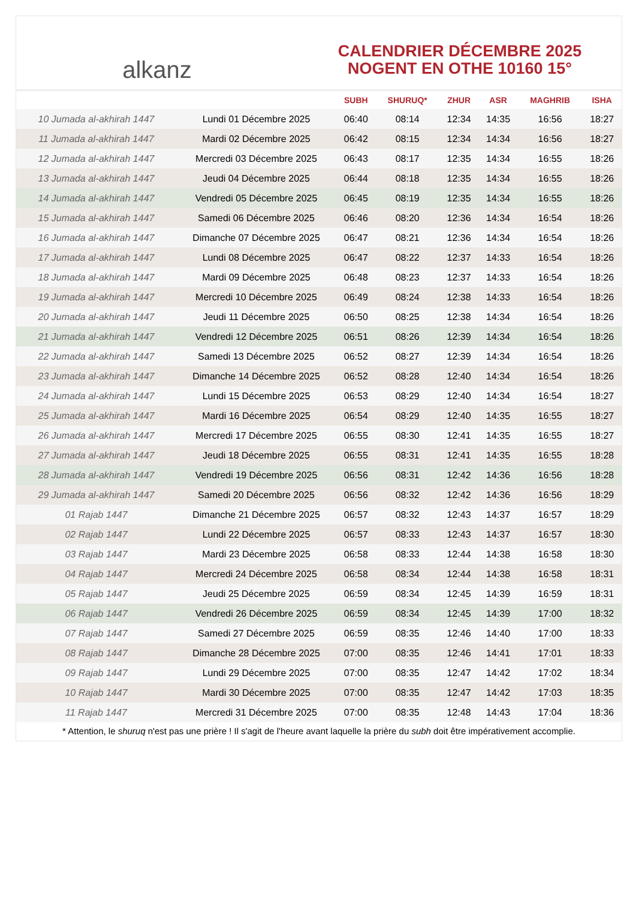alkanz
CALENDRIER DÉCEMBRE 2025
NOGENT EN OTHE 10160 15°
| | | SUBH | SHURUQ* | ZHUR | ASR | MAGHRIB | ISHA |
| --- | --- | --- | --- | --- | --- | --- | --- |
| 10 Jumada al-akhirah 1447 | Lundi 01 Décembre 2025 | 06:40 | 08:14 | 12:34 | 14:35 | 16:56 | 18:27 |
| 11 Jumada al-akhirah 1447 | Mardi 02 Décembre 2025 | 06:42 | 08:15 | 12:34 | 14:34 | 16:56 | 18:27 |
| 12 Jumada al-akhirah 1447 | Mercredi 03 Décembre 2025 | 06:43 | 08:17 | 12:35 | 14:34 | 16:55 | 18:26 |
| 13 Jumada al-akhirah 1447 | Jeudi 04 Décembre 2025 | 06:44 | 08:18 | 12:35 | 14:34 | 16:55 | 18:26 |
| 14 Jumada al-akhirah 1447 | Vendredi 05 Décembre 2025 | 06:45 | 08:19 | 12:35 | 14:34 | 16:55 | 18:26 |
| 15 Jumada al-akhirah 1447 | Samedi 06 Décembre 2025 | 06:46 | 08:20 | 12:36 | 14:34 | 16:54 | 18:26 |
| 16 Jumada al-akhirah 1447 | Dimanche 07 Décembre 2025 | 06:47 | 08:21 | 12:36 | 14:34 | 16:54 | 18:26 |
| 17 Jumada al-akhirah 1447 | Lundi 08 Décembre 2025 | 06:47 | 08:22 | 12:37 | 14:33 | 16:54 | 18:26 |
| 18 Jumada al-akhirah 1447 | Mardi 09 Décembre 2025 | 06:48 | 08:23 | 12:37 | 14:33 | 16:54 | 18:26 |
| 19 Jumada al-akhirah 1447 | Mercredi 10 Décembre 2025 | 06:49 | 08:24 | 12:38 | 14:33 | 16:54 | 18:26 |
| 20 Jumada al-akhirah 1447 | Jeudi 11 Décembre 2025 | 06:50 | 08:25 | 12:38 | 14:34 | 16:54 | 18:26 |
| 21 Jumada al-akhirah 1447 | Vendredi 12 Décembre 2025 | 06:51 | 08:26 | 12:39 | 14:34 | 16:54 | 18:26 |
| 22 Jumada al-akhirah 1447 | Samedi 13 Décembre 2025 | 06:52 | 08:27 | 12:39 | 14:34 | 16:54 | 18:26 |
| 23 Jumada al-akhirah 1447 | Dimanche 14 Décembre 2025 | 06:52 | 08:28 | 12:40 | 14:34 | 16:54 | 18:26 |
| 24 Jumada al-akhirah 1447 | Lundi 15 Décembre 2025 | 06:53 | 08:29 | 12:40 | 14:34 | 16:54 | 18:27 |
| 25 Jumada al-akhirah 1447 | Mardi 16 Décembre 2025 | 06:54 | 08:29 | 12:40 | 14:35 | 16:55 | 18:27 |
| 26 Jumada al-akhirah 1447 | Mercredi 17 Décembre 2025 | 06:55 | 08:30 | 12:41 | 14:35 | 16:55 | 18:27 |
| 27 Jumada al-akhirah 1447 | Jeudi 18 Décembre 2025 | 06:55 | 08:31 | 12:41 | 14:35 | 16:55 | 18:28 |
| 28 Jumada al-akhirah 1447 | Vendredi 19 Décembre 2025 | 06:56 | 08:31 | 12:42 | 14:36 | 16:56 | 18:28 |
| 29 Jumada al-akhirah 1447 | Samedi 20 Décembre 2025 | 06:56 | 08:32 | 12:42 | 14:36 | 16:56 | 18:29 |
| 01 Rajab 1447 | Dimanche 21 Décembre 2025 | 06:57 | 08:32 | 12:43 | 14:37 | 16:57 | 18:29 |
| 02 Rajab 1447 | Lundi 22 Décembre 2025 | 06:57 | 08:33 | 12:43 | 14:37 | 16:57 | 18:30 |
| 03 Rajab 1447 | Mardi 23 Décembre 2025 | 06:58 | 08:33 | 12:44 | 14:38 | 16:58 | 18:30 |
| 04 Rajab 1447 | Mercredi 24 Décembre 2025 | 06:58 | 08:34 | 12:44 | 14:38 | 16:58 | 18:31 |
| 05 Rajab 1447 | Jeudi 25 Décembre 2025 | 06:59 | 08:34 | 12:45 | 14:39 | 16:59 | 18:31 |
| 06 Rajab 1447 | Vendredi 26 Décembre 2025 | 06:59 | 08:34 | 12:45 | 14:39 | 17:00 | 18:32 |
| 07 Rajab 1447 | Samedi 27 Décembre 2025 | 06:59 | 08:35 | 12:46 | 14:40 | 17:00 | 18:33 |
| 08 Rajab 1447 | Dimanche 28 Décembre 2025 | 07:00 | 08:35 | 12:46 | 14:41 | 17:01 | 18:33 |
| 09 Rajab 1447 | Lundi 29 Décembre 2025 | 07:00 | 08:35 | 12:47 | 14:42 | 17:02 | 18:34 |
| 10 Rajab 1447 | Mardi 30 Décembre 2025 | 07:00 | 08:35 | 12:47 | 14:42 | 17:03 | 18:35 |
| 11 Rajab 1447 | Mercredi 31 Décembre 2025 | 07:00 | 08:35 | 12:48 | 14:43 | 17:04 | 18:36 |
* Attention, le shuruq n'est pas une prière ! Il s'agit de l'heure avant laquelle la prière du subh doit être impérativement accomplie.